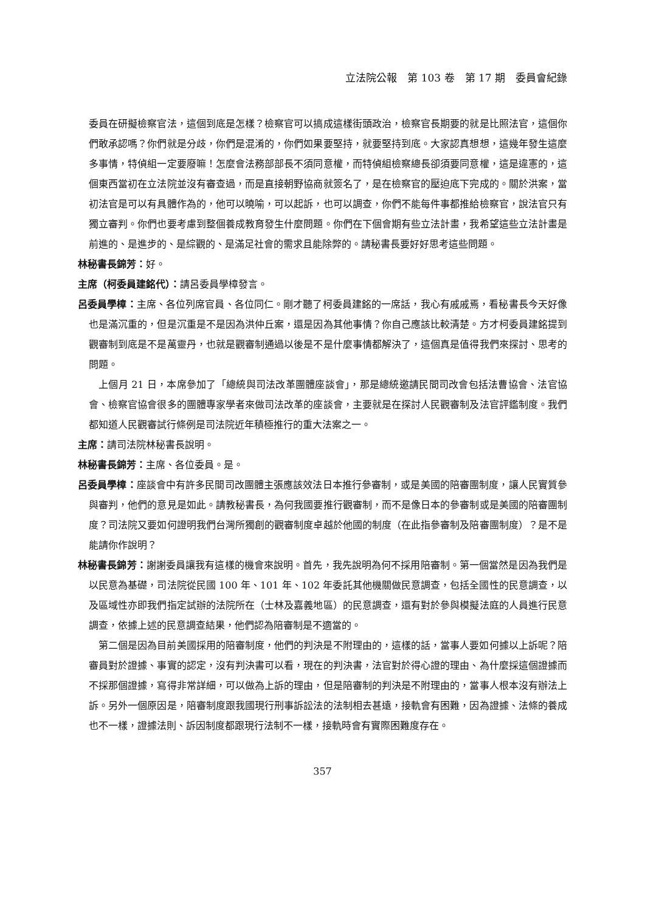立法院公報　第 103 卷　第 17 期　委員會紀錄
委員在研擬檢察官法，這個到底是怎樣？檢察官可以搞成這樣街頭政治，檢察官長期要的就是比照法官，這個你們敢承認嗎？你們就是分歧，你們是混淆的，你們如果要堅持，就要堅持到底。大家認真想想，這幾年發生這麼多事情，特偵組一定要廢嘛！怎麼會法務部部長不須同意權，而特偵組檢察總長卻須要同意權，這是違憲的，這個東西當初在立法院並沒有審查過，而是直接朝野協商就簽名了，是在檢察官的壓迫底下完成的。關於洪案，當初法官是可以有具體作為的，他可以曉喻，可以起訴，也可以調查，你們不能每件事都推給檢察官，說法官只有獨立審判。你們也要考慮到整個養成教育發生什麼問題。你們在下個會期有些立法計畫，我希望這些立法計畫是前進的、是進步的、是綜觀的、是滿足社會的需求且能除弊的。請秘書長要好好思考這些問題。
林秘書長錦芳：好。
主席（柯委員建銘代）：請呂委員學樟發言。
呂委員學樟：主席、各位列席官員、各位同仁。剛才聽了柯委員建銘的一席話，我心有戚戚焉，看秘書長今天好像也是滿沉重的，但是沉重是不是因為洪仲丘案，還是因為其他事情？你自己應該比較清楚。方才柯委員建銘提到觀審制到底是不是萬靈丹，也就是觀審制通過以後是不是什麼事情都解決了，這個真是值得我們來探討、思考的問題。
上個月 21 日，本席參加了「總統與司法改革團體座談會」，那是總統邀請民間司改會包括法曹協會、法官協會、檢察官協會很多的團體專家學者來做司法改革的座談會，主要就是在探討人民觀審制及法官評鑑制度。我們都知道人民觀審試行條例是司法院近年積極推行的重大法案之一。
主席：請司法院林秘書長說明。
林秘書長錦芳：主席、各位委員。是。
呂委員學樟：座談會中有許多民間司改團體主張應該效法日本推行參審制，或是美國的陪審團制度，讓人民實質參與審判，他們的意見是如此。請教秘書長，為何我國要推行觀審制，而不是像日本的參審制或是美國的陪審團制度？司法院又要如何證明我們台灣所獨創的觀審制度卓越於他國的制度（在此指參審制及陪審團制度）？是不是能請你作說明？
林秘書長錦芳：謝謝委員讓我有這樣的機會來說明。首先，我先說明為何不採用陪審制。第一個當然是因為我們是以民意為基礎，司法院從民國 100 年、101 年、102 年委託其他機關做民意調查，包括全國性的民意調查，以及區域性亦即我們指定試辦的法院所在（士林及嘉義地區）的民意調查，還有對於參與模擬法庭的人員進行民意調查，依據上述的民意調查結果，他們認為陪審制是不適當的。
第二個是因為目前美國採用的陪審制度，他們的判決是不附理由的，這樣的話，當事人要如何據以上訴呢？陪審員對於證據、事實的認定，沒有判決書可以看，現在的判決書，法官對於得心證的理由、為什麼採這個證據而不採那個證據，寫得非常詳細，可以做為上訴的理由，但是陪審制的判決是不附理由的，當事人根本沒有辦法上訴。另外一個原因是，陪審制度跟我國現行刑事訴訟法的法制相去甚遠，接軌會有困難，因為證據、法條的養成也不一樣，證據法則、訴因制度都跟現行法制不一樣，接軌時會有實際困難度存在。
357